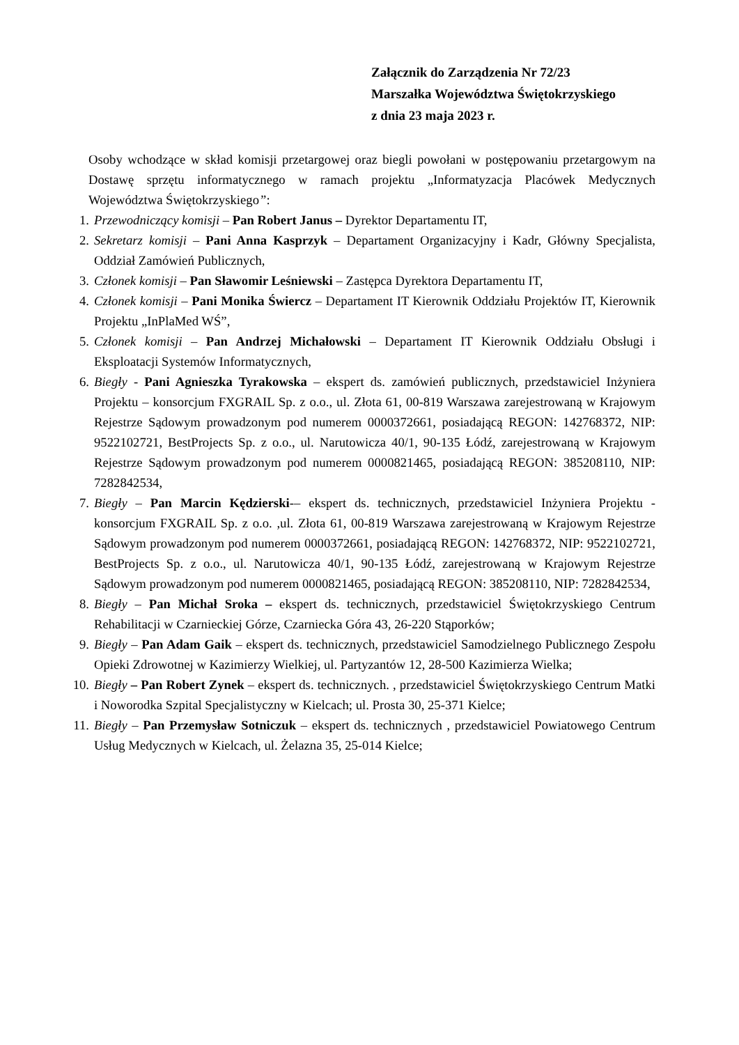Załącznik do Zarządzenia Nr 72/23
Marszałka Województwa Świętokrzyskiego
z dnia 23 maja 2023 r.
Osoby wchodzące w skład komisji przetargowej oraz biegli powołani w postępowaniu przetargowym na Dostawę sprzętu informatycznego w ramach projektu „Informatyzacja Placówek Medycznych Województwa Świętokrzyskiego”:
1. Przewodniczący komisji – Pan Robert Janus – Dyrektor Departamentu IT,
2. Sekretarz komisji – Pani Anna Kasprzyk – Departament Organizacyjny i Kadr, Główny Specjalista, Oddział Zamówień Publicznych,
3. Członek komisji – Pan Sławomir Leśniewski – Zastępca Dyrektora Departamentu IT,
4. Członek komisji – Pani Monika Świercz – Departament IT Kierownik Oddziału Projektów IT, Kierownik Projektu „InPlaMed WŚ”,
5. Członek komisji – Pan Andrzej Michałowski – Departament IT Kierownik Oddziału Obsługi i Eksploatacji Systemów Informatycznych,
6. Biegły - Pani Agnieszka Tyrakowska – ekspert ds. zamówień publicznych, przedstawiciel Inżyniera Projektu – konsorcjum FXGRAIL Sp. z o.o., ul. Złota 61, 00-819 Warszawa zarejestrowaną w Krajowym Rejestrze Sądowym prowadzonym pod numerem 0000372661, posiadającą REGON: 142768372, NIP: 9522102721, BestProjects Sp. z o.o., ul. Narutowicza 40/1, 90-135 Łódź, zarejestrowaną w Krajowym Rejestrze Sądowym prowadzonym pod numerem 0000821465, posiadającą REGON: 385208110, NIP: 7282842534,
7. Biegły – Pan Marcin Kędzierski-– ekspert ds. technicznych, przedstawiciel Inżyniera Projektu - konsorcjum FXGRAIL Sp. z o.o. ,ul. Złota 61, 00-819 Warszawa zarejestrowaną w Krajowym Rejestrze Sądowym prowadzonym pod numerem 0000372661, posiadającą REGON: 142768372, NIP: 9522102721, BestProjects Sp. z o.o., ul. Narutowicza 40/1, 90-135 Łódź, zarejestrowaną w Krajowym Rejestrze Sądowym prowadzonym pod numerem 0000821465, posiadającą REGON: 385208110, NIP: 7282842534,
8. Biegły – Pan Michał Sroka – ekspert ds. technicznych, przedstawiciel Świętokrzyskiego Centrum Rehabilitacji w Czarnieckiej Górze, Czarniecka Góra 43, 26-220 Stąporków;
9. Biegły – Pan Adam Gaik – ekspert ds. technicznych, przedstawiciel Samodzielnego Publicznego Zespołu Opieki Zdrowotnej w Kazimierzy Wielkiej, ul. Partyzantów 12, 28-500 Kazimierza Wielka;
10. Biegły – Pan Robert Zynek – ekspert ds. technicznych. , przedstawiciel Świętokrzyskiego Centrum Matki i Noworodka Szpital Specjalistyczny w Kielcach; ul. Prosta 30, 25-371 Kielce;
11. Biegły – Pan Przemysław Sotniczuk – ekspert ds. technicznych , przedstawiciel Powiatowego Centrum Usług Medycznych w Kielcach, ul. Żelazna 35, 25-014 Kielce;